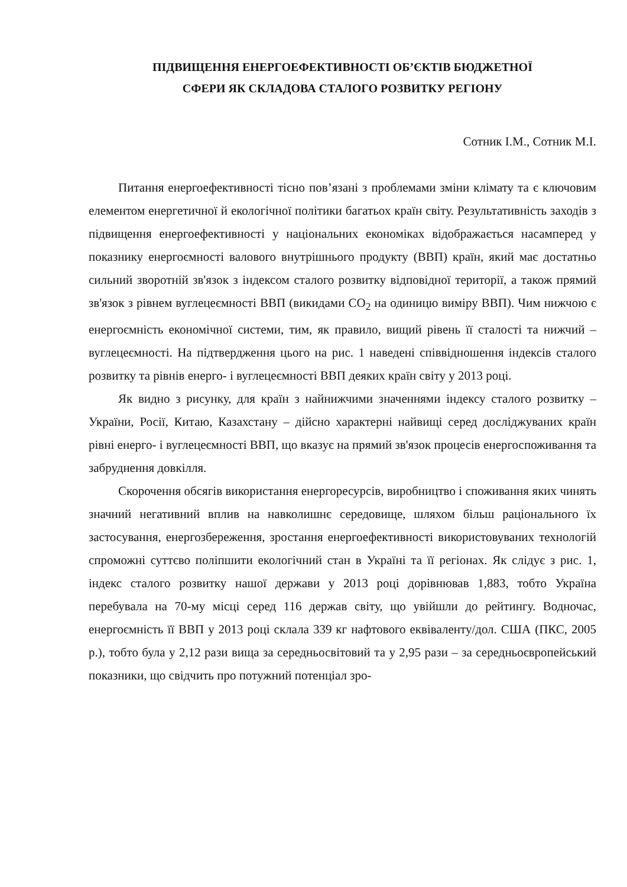ПІДВИЩЕННЯ ЕНЕРГОЕФЕКТИВНОСТІ ОБ’ЄКТІВ БЮДЖЕТНОЇ
СФЕРИ ЯК СКЛАДОВА СТАЛОГО РОЗВИТКУ РЕГІОНУ
Сотник І.М., Сотник М.І.
Питання енергоефективності тісно пов’язані з проблемами зміни клімату та є ключовим елементом енергетичної й екологічної політики багатьох країн світу. Результативність заходів з підвищення енергоефективності у національних економіках відображається насамперед у показнику енергоємності валового внутрішнього продукту (ВВП) країн, який має достатньо сильний зворотній зв'язок з індексом сталого розвитку відповідної території, а також прямий зв'язок з рівнем вуглецеємності ВВП (викидами CO<sub>2</sub> на одиницю виміру ВВП). Чим нижчою є енергоємність економічної системи, тим, як правило, вищий рівень її сталості та нижчий – вуглецеємності. На підтвердження цього на рис. 1 наведені співвідношення індексів сталого розвитку та рівнів енерго- і вуглецеємності ВВП деяких країн світу у 2013 році.
Як видно з рисунку, для країн з найнижчими значеннями індексу сталого розвитку – України, Росії, Китаю, Казахстану – дійсно характерні найвищі серед досліджуваних країн рівні енерго- і вуглецеємності ВВП, що вказує на прямий зв'язок процесів енергоспоживання та забруднення довкілля.
Скорочення обсягів використання енергоресурсів, виробництво і споживання яких чинять значний негативний вплив на навколишнє середовище, шляхом більш раціонального їх застосування, енергозбереження, зростання енергоефективності використовуваних технологій спроможні суттєво поліпшити екологічний стан в Україні та її регіонах. Як слідує з рис. 1, індекс сталого розвитку нашої держави у 2013 році дорівнював 1,883, тобто Україна перебувала на 70-му місці серед 116 держав світу, що увійшли до рейтингу. Водночас, енергоємність її ВВП у 2013 році склала 339 кг нафтового еквіваленту/дол. США (ПКС, 2005 р.), тобто була у 2,12 рази вища за середньосвітовий та у 2,95 рази – за середньоєвропейський показники, що свідчить про потужний потенціал зро-